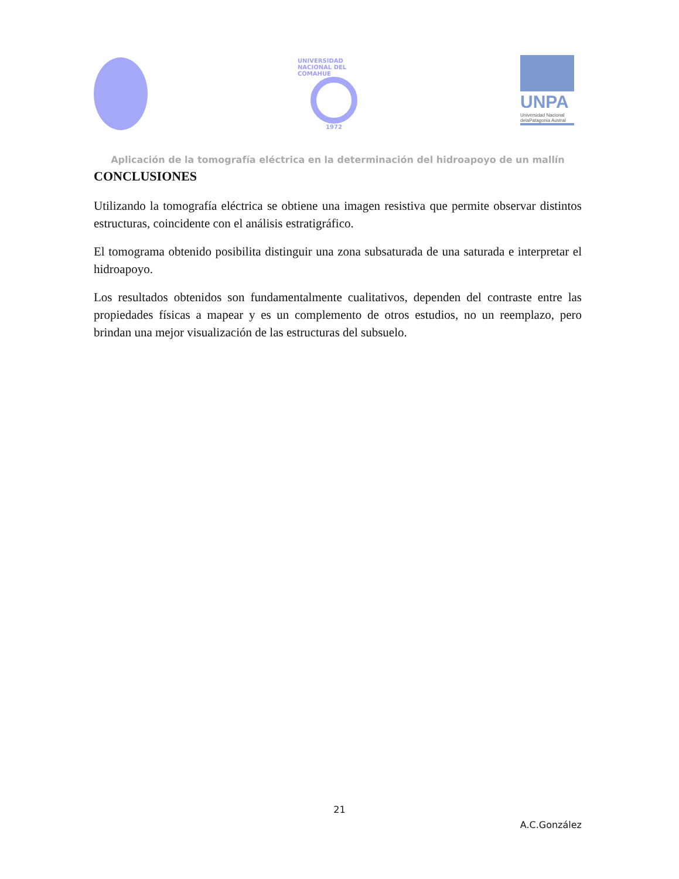UNIVERSIDAD NACIONAL DEL COMAHUE
1972
UNPA
Universidad Nacional
delaPatagonia Austral
Aplicación de la tomografía eléctrica en la determinación del hidroapoyo de un mallín
CONCLUSIONES
Utilizando la tomografía eléctrica se obtiene una imagen resistiva que permite observar distintos estructuras, coincidente con el análisis estratigráfico.
El tomograma obtenido posibilita distinguir una zona subsaturada de una saturada e interpretar el hidroapoyo.
Los resultados obtenidos son fundamentalmente cualitativos, dependen del contraste entre las propiedades físicas a mapear y es un complemento de otros estudios, no un reemplazo, pero brindan una mejor visualización de las estructuras del subsuelo.
21
A.C.González